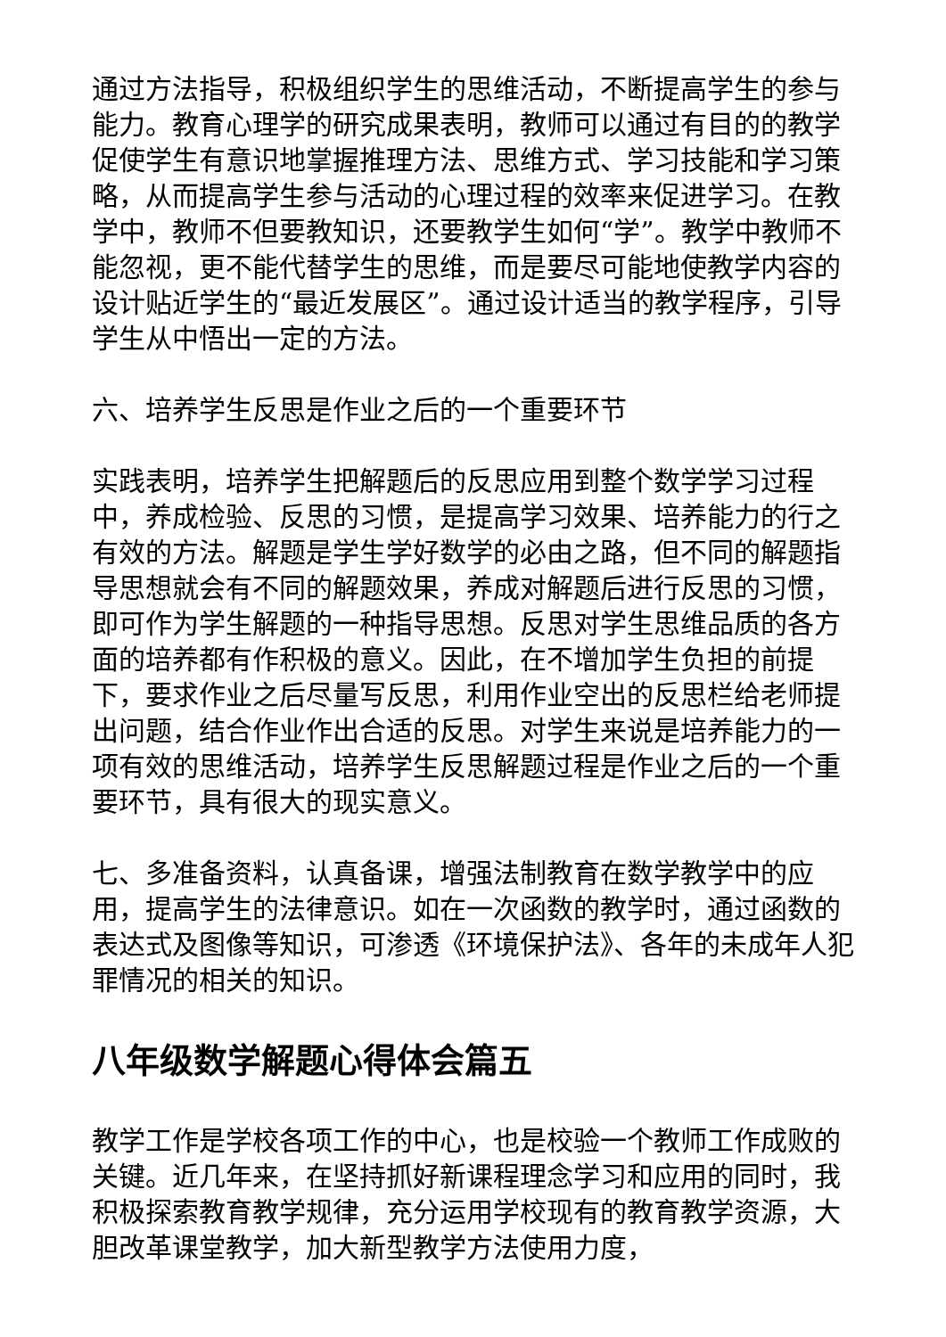通过方法指导，积极组织学生的思维活动，不断提高学生的参与能力。教育心理学的研究成果表明，教师可以通过有目的的教学促使学生有意识地掌握推理方法、思维方式、学习技能和学习策略，从而提高学生参与活动的心理过程的效率来促进学习。在教学中，教师不但要教知识，还要教学生如何“学”。教学中教师不能忽视，更不能代替学生的思维，而是要尽可能地使教学内容的设计贴近学生的“最近发展区”。通过设计适当的教学程序，引导学生从中悟出一定的方法。
六、培养学生反思是作业之后的一个重要环节
实践表明，培养学生把解题后的反思应用到整个数学学习过程中，养成检验、反思的习惯，是提高学习效果、培养能力的行之有效的方法。解题是学生学好数学的必由之路，但不同的解题指导思想就会有不同的解题效果，养成对解题后进行反思的习惯，即可作为学生解题的一种指导思想。反思对学生思维品质的各方面的培养都有作积极的意义。因此，在不增加学生负担的前提下，要求作业之后尽量写反思，利用作业空出的反思栏给老师提出问题，结合作业作出合适的反思。对学生来说是培养能力的一项有效的思维活动，培养学生反思解题过程是作业之后的一个重要环节，具有很大的现实意义。
七、多准备资料，认真备课，增强法制教育在数学教学中的应用，提高学生的法律意识。如在一次函数的教学时，通过函数的表达式及图像等知识，可渗透《环境保护法》、各年的未成年人犯罪情况的相关的知识。
八年级数学解题心得体会篇五
教学工作是学校各项工作的中心，也是校验一个教师工作成败的关键。近几年来，在坚持抓好新课程理念学习和应用的同时，我积极探索教育教学规律，充分运用学校现有的教育教学资源，大胆改革课堂教学，加大新型教学方法使用力度，